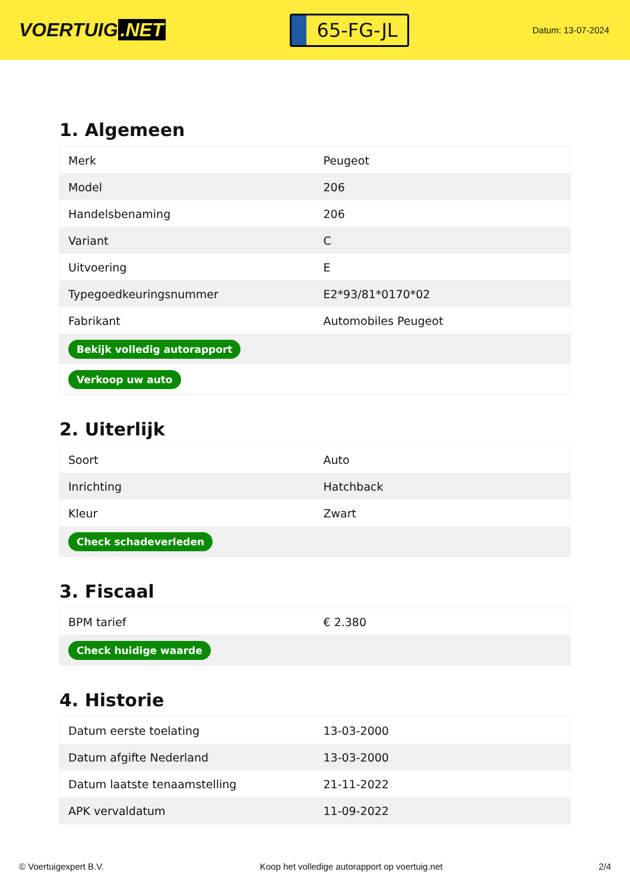VOERTUIG.NET
65-FG-JL
Datum: 13-07-2024
1. Algemeen
| Merk | Peugeot |
| Model | 206 |
| Handelsbenaming | 206 |
| Variant | C |
| Uitvoering | E |
| Typegoedkeuringsnummer | E2*93/81*0170*02 |
| Fabrikant | Automobiles Peugeot |
| Bekijk volledig autorapport | |
| Verkoop uw auto | |
2. Uiterlijk
| Soort | Auto |
| Inrichting | Hatchback |
| Kleur | Zwart |
| Check schadeverleden | |
3. Fiscaal
| BPM tarief | € 2.380 |
| Check huidige waarde | |
4. Historie
| Datum eerste toelating | 13-03-2000 |
| Datum afgifte Nederland | 13-03-2000 |
| Datum laatste tenaamstelling | 21-11-2022 |
| APK vervaldatum | 11-09-2022 |
© Voertuigexpert B.V. Koop het volledige autorapport op voertuig.net 2/4